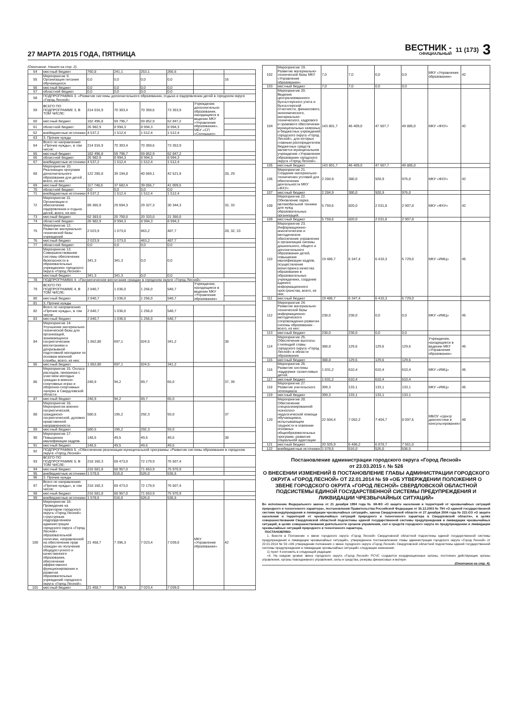27 МАРТА 2015 ГОДА, ПЯТНИЦА
ВЕСТНИК -
ОФИЦИАЛЬНЫЙ
11 (173)
3
(Окончание. Начало на стр. 2).
| 54 | местный бюджет | 760,8 | 241,1 | 253,1 | 266,6 | | |
| 55 | Мероприятие 9. Организация питания обучающихся. | 0,0 | 0,0 | 0,0 | 0,0 | | 16 |
| 56 | местный бюджет | 0,0 | 0,0 | 0,0 | 0,0 | | |
| 57 | областной бюджет | 0,0 | 0,0 | 0,0 | 0,0 | | |
| 58 | ПОДПРОГРАММА 3. «Развитие системы дополнительного образования, отдыха и оздоровления детей в городском округе «Город Лесной» | | | | | | |
| 59 | ВСЕГО ПО ПОДПРОГРАММЕ 3, В ТОМ ЧИСЛЕ: | 214 016,9 | 70 303,4 | 70 359,6 | 73 353,9 | Учреждения дополнительно образования, находящиеся в ведении МКУ «Управление образования», МБУ «СП «Солнышко» | |
| 60 | местный бюджет | 182 496,8 | 59 796,7 | 59 852,9 | 62 847,2 | | |
| 61 | областной бюджет | 26 982,9 | 8 994,3 | 8 994,3 | 8 994,3 | | |
| 62 | внебюджетные источники | 4 537,2 | 1 512,4 | 1 512,4 | 1 512,4 | | |
| 63 | 3. Прочие нужды | | | | | | |
| 64 | Всего по направлению «Прочие нужды», в том числе: | 214 016,9 | 70 303,4 | 70 359,6 | 73 353,9 | | |
| 65 | местный бюджет | 182 496,8 | 59 796,7 | 59 852,9 | 62 847,2 | | |
| 66 | областной бюджет | 26 982,9 | 8 994,3 | 8 994,3 | 8 994,3 | | |
| 67 | внебюджетные источники | 4 537,2 | 1 512,4 | 1 512,4 | 1 512,4 | | |
| 68 | Мероприятие 10. Реализация программ дополнительного образования для детей , всего, из них: | 122 285,8 | 39 194,8 | 40 569,1 | 42 521,9 | | 28, 29 |
| 69 | местный бюджет | 117 748,6 | 37 682,4 | 39 056,7 | 41 009,5 | | |
| 70 | областной бюджет | 0,0 | 0,0 | 0,0 | 0,0 | | |
| 71 | внебюджетные источники | 4 537,2 | 1 512,4 | 1 512,4 | 1 512,4 | | |
| 72 | Мероприятие 11. Организация и обеспечение оздоровления и отдыха детей, всего, из них: | 89 365,9 | 29 694,3 | 29 327,3 | 30 344,3 | | 32, 33 |
| 73 | местный бюджет | 62 383,0 | 20 700,0 | 20 333,0 | 21 350,0 | | |
| 74 | областной бюджет | 26 982,9 | 8 994,3 | 8 994,3 | 8 994,3 | | |
| 75 | Мероприятие 12. Развитие материально-технической базы учреждений | 2 023,9 | 1 073,0 | 463,2 | 487,7 | | 28, 32, 33 |
| 76 | местный бюджет | 2 023,9 | 1 073,0 | 463,2 | 487,7 | | |
| 77 | областной бюджет | 0,0 | 0,0 | 0,0 | 0,0 | | |
| | Мероприятие 13. Совершенствование системы обеспечения безопасности в образовательных учреждениях городского округа «Город Лесной» | 341,3 | 341,3 | 0,0 | 0,0 | | |
| | местный бюджет | 341,3 | 341,3 | 0,0 | 0,0 | | |
| 78 | ПОДПРОГРАММА 4. «Патриотическое воспитание граждан в городском округе «Город Лесной» | | | | | | |
| 79 | ВСЕГО ПО ПОДПРОГРАММЕ 4, В ТОМ ЧИСЛЕ: | 2 840,7 | 1 036,0 | 1 256,0 | 548,7 | Учреждения, находящиеся в ведении МКУ «Управление образования» | |
| 80 | местный бюджет | 2 840,7 | 1 036,0 | 1 256,0 | 548,7 | | |
| 81 | 3. Прочие нужды | | | | | | |
| 82 | Всего по направлению «Прочие нужды», в том числе: | 2 840,7 | 1 036,0 | 1 256,0 | 548,7 | | |
| 83 | местный бюджет | 2 840,7 | 1 036,0 | 1 256,0 | 548,7 | | |
| 84 | Мероприятие 14. Улучшение материально-технической базы для организаций, занимающихся патриотическим воспитанием и допризывной подготовкой молодежи по основам военной службы, всего, из них: | 1 862,80 | 697,1 | 824,5 | 341,2 | | 38 |
| 85 | местный бюджет | 1 862,80 | 697,1 | 824,5 | 341,2 | | |
| 86 | Мероприятие 15. Оплата расходов, связанная с участием молодых граждан в военно-спортивных играх и оборонно-спортивных лагерях в Свердловской области. | 248,9 | 94,2 | 89,7 | 65,0 | | 37, 39 |
| 87 | местный бюджет | 248,9 | 94,2 | 89,7 | 65,0 | | |
| 88 | Мероприятие 16. Мероприятия военно-патриотической, гражданско-патриотической, духовно-нравственной направленности. | 580,5 | 195,2 | 292,3 | 93,0 | | 37 |
| 89 | местный бюджет | 580,5 | 195,2 | 292,3 | 93,0 | | |
| 90 | Мероприятие 17. Повышения квалификации кадров. | 148,5 | 49,5 | 49,5 | 49,5 | | 38 |
| 91 | местный бюджет | 148,5 | 49,5 | 49,5 | 49,5 | | |
| 92 | ПОДПРОГРАММА 5. «Обеспечение реализации муниципальной программы «Развитие системы образования в городском округе «Город Лесной» | | | | | | |
| 93 | ВСЕГО ПО ПОДПРОГРАММЕ 5, В ТОМ ЧИСЛЕ: | 218 160,3 | 69 473,0 | 72 179,9 | 76 507,4 | | |
| 94 | местный бюджет | 216 581,8 | 68 957,0 | 71 653,9 | 75 970,9 | | |
| 95 | внебюджетные источники | 1 578,5 | 516,0 | 526,0 | 536,5 | | |
| 96 | 3. Прочие нужды | | | | | | |
| 97 | Всего по направлению «Прочие нужды», в том числе: | 218 160,3 | 69 473,0 | 72 179,9 | 76 507,4 | | |
| 98 | местный бюджет | 216 581,8 | 68 957,0 | 71 653,9 | 75 970,9 | | |
| 99 | внебюджетные источники | 1 578,5 | 516,0 | 526,0 | 536,5 | | |
| 100 | Мероприятие 18. Проведение на территории городского округа «Город Лесной» структурным подразделением администрации городского округа «Город Лесной» образовательной политики, направленной на обеспечение прав граждан на получение общедоступного и качественного образования, обеспечение эффективного функционирования и развития образовательных учреждений городского округа «Город Лесной». | 21 458,7 | 7 396,3 | 7 023,4 | 7 039,0 | МКУ «Управление образования» | 42 |
| 101 | местный бюджет | 21 458,7 | 7 396,3 | 7 023,4 | 7 039,0 | | |
| 102 | Мероприятие 19. Развитие материально-технической базы МКУ «Управление образования» | 7,0 | 7,0 | 0,0 | 0,0 | МКУ «Управление образования» | 42 |
| 103 | местный бюджет | 7,0 | 7,0 | 0,0 | 0,0 | | |
| 104 | Мероприятие 20. Ведение централизованного бухгалтерского учета и бухгалтерской отчетности, финансового, экономического, материально-технического, кадрового и правового обеспечения муниципальных казенных и бюджетных учреждений городского округа «Город Лесной», для которых главным распорядителем бюджетных средств является муниципальное учреждение «Управление образования городского округа «Город Лесной». | 143 801,7 | 46 409,0 | 47 507,7 | 49 885,0 | МКУ «ФХУ» | 42 |
| 105 | местный бюджет | 143 801,7 | 46 409,0 | 47 507,7 | 49 885,0 | | |
| 106 | Мероприятие 21. Создание материально-технических условий для обеспечения деятельности МКУ «ФХУ» | 2 284,9 | 380,0 | 928,9 | 976,0 | МКУ «ФХУ» | 42 |
| 107 | местный бюджет | 2 284,9 | 380,0 | 928,9 | 976,0 | | |
| 108 | Мероприятие 22. Обновление парка автомобильной техники для нужд образовательных организаций. | 5 759,6 | 820,0 | 2 031,8 | 2 907,8 | МКУ «ФХУ» | 42 |
| 109 | местный бюджет | 5 759,6 | 820,0 | 2 031,8 | 2 907,8 | | |
| 110 | Мероприятие 23. Информационно-аналитическое и методическое обеспечение управления и организации сисемы дошкольного, общего и доплнительного образования детей, повышение квалификации кадров, осуществление мониторинга качества образования в образовательных учреждениях, создание единого информационного пространства, всего, из них: | 19 486,7 | 6 347,4 | 6 410,3 | 6 729,0 | МКУ «ИМЦ» | 45 |
| 111 | местный бюджет | 19 486,7 | 6 347,4 | 6 410,3 | 6 729,0 | | |
| 112 | Мероприятие 24. Развитие материально-технической базы информационно-методического сопровождения развития сисемы образования - всего, из них: | 238,0 | 238,0 | 0,0 | 0,0 | МКУ «ИМЦ» | 45 |
| 113 | местный бюджет | 238,0 | 238,0 | 0,0 | 0,0 | | |
| 114 | Мероприятие 25. Обеспечение выплаты стипендий главы городского округа «Город Лесной» в области образования | 388,8 | 129,6 | 129,6 | 129,6 | Учреждения, находящиеся в ведении МКУ «Управление образования» | 45 |
| 115 | местный бюджет | 388,8 | 129,6 | 129,6 | 129,6 | | |
| 116 | Мероприятие 26. Развитие системы поддержки талантливых детей. | 1 831,2 | 610,4 | 610,4 | 610,4 | МКУ «ИМЦ» | 45 |
| 117 | местный бюджет | 1 831,2 | 610,4 | 610,4 | 610,4 | | |
| 118 | Мероприятие 27. Развитие учительского потенциала | 399,3 | 133,1 | 133,1 | 133,1 | МКУ «ИМЦ» | 45 |
| 119 | местный бюджет | 399,3 | 133,1 | 133,1 | 133,1 | | |
| 120 | Мероприятие 28. Обеспечение специализированной психолого-педагогической помощи обучающимся, испытывающим трудности в освоении основных общеобразовательных программ, развитие социальной адаптации | 22 504,4 | 7 002,2 | 7 404,7 | 8 097,5 | МБОУ «Центр диагностики и консультирования» | 48 |
| 121 | местный бюджет | 20 925,9 | 6 486,2 | 6 878,7 | 7 561,0 | | |
| 122 | внебюджетные источники | 1 578,5 | 516,0 | 526,0 | 536,5 | | |
Постановление администрации городского округа «Город Лесной»
от 23.03.2015 г. № 526
О ВНЕСЕНИИ ИЗМЕНЕНИЙ В ПОСТАНОВЛЕНИЕ ГЛАВЫ АДМИНИСТРАЦИИ ГОРОДСКОГО ОКРУГА «ГОРОД ЛЕСНОЙ» ОТ 22.01.2014 № 59 «ОБ УТВЕРЖДЕНИИ ПОЛОЖЕНИЯ О ЗВЕНЕ ГОРОДСКОГО ОКРУГА «ГОРОД ЛЕСНОЙ» СВЕРДЛОВСКОЙ ОБЛАСТНОЙ ПОДСИСТЕМЫ ЕДИНОЙ ГОСУДАРСТВЕННОЙ СИСТЕМЫ ПРЕДУПРЕЖДЕНИЯ И ЛИКВИДАЦИИ ЧРЕЗВЫЧАЙНЫХ СИТУАЦИЙ»
Во исполнение Федерального закона от 21 декабря 1994 года № 68-ФЗ «О защите населения и территорий от чрезвычайных ситуаций природного и техногенного характера», постановления Правительства Российской Федерации от 30.12.2003 № 794 «О единой государственной системе предупреждения и ликвидации чрезвычайных ситуаций», закона Свердловской области от 27 декабря 2004 года № 221-ОЗ «О защите населения и территорий от чрезвычайных ситуаций природного и техногенного характера в Свердловской области», в целях совершенствования Свердловской областной подсистемы единой государственной системы предупреждения и ликвидации чрезвычайных ситуаций, в целях совершенствования деятельности органов управления, сил и средств городского округа по предупреждению и ликвидации чрезвычайных ситуаций природного и техногенного характера,
ПОСТАНОВЛЯЮ:
1. Внести в Положение о звене городского округа «Город Лесной» Свердловской областной подсистемы единой государственной системы предупреждения и ликвидации чрезвычайных ситуаций», утвержденное постановлением главы администрации городского округа «Город Лесной» от 22.01.2014 № 59 «Об утверждении положения о звене городского округа «Город Лесной» Свердловской областной подсистемы единой государственной системы предупреждения и ликвидации чрезвычайных ситуаций» следующие изменения:
1) пункт 4 изложить в следующей редакции:
«4. На каждом уровне звена городского округа «Город Лесной» РСЧС создаются координационные органы, постоянно действующие органы управления, органы повседневного управления, силы и средства, резервы финансовых и матери-
(Окончание на стр. 4).